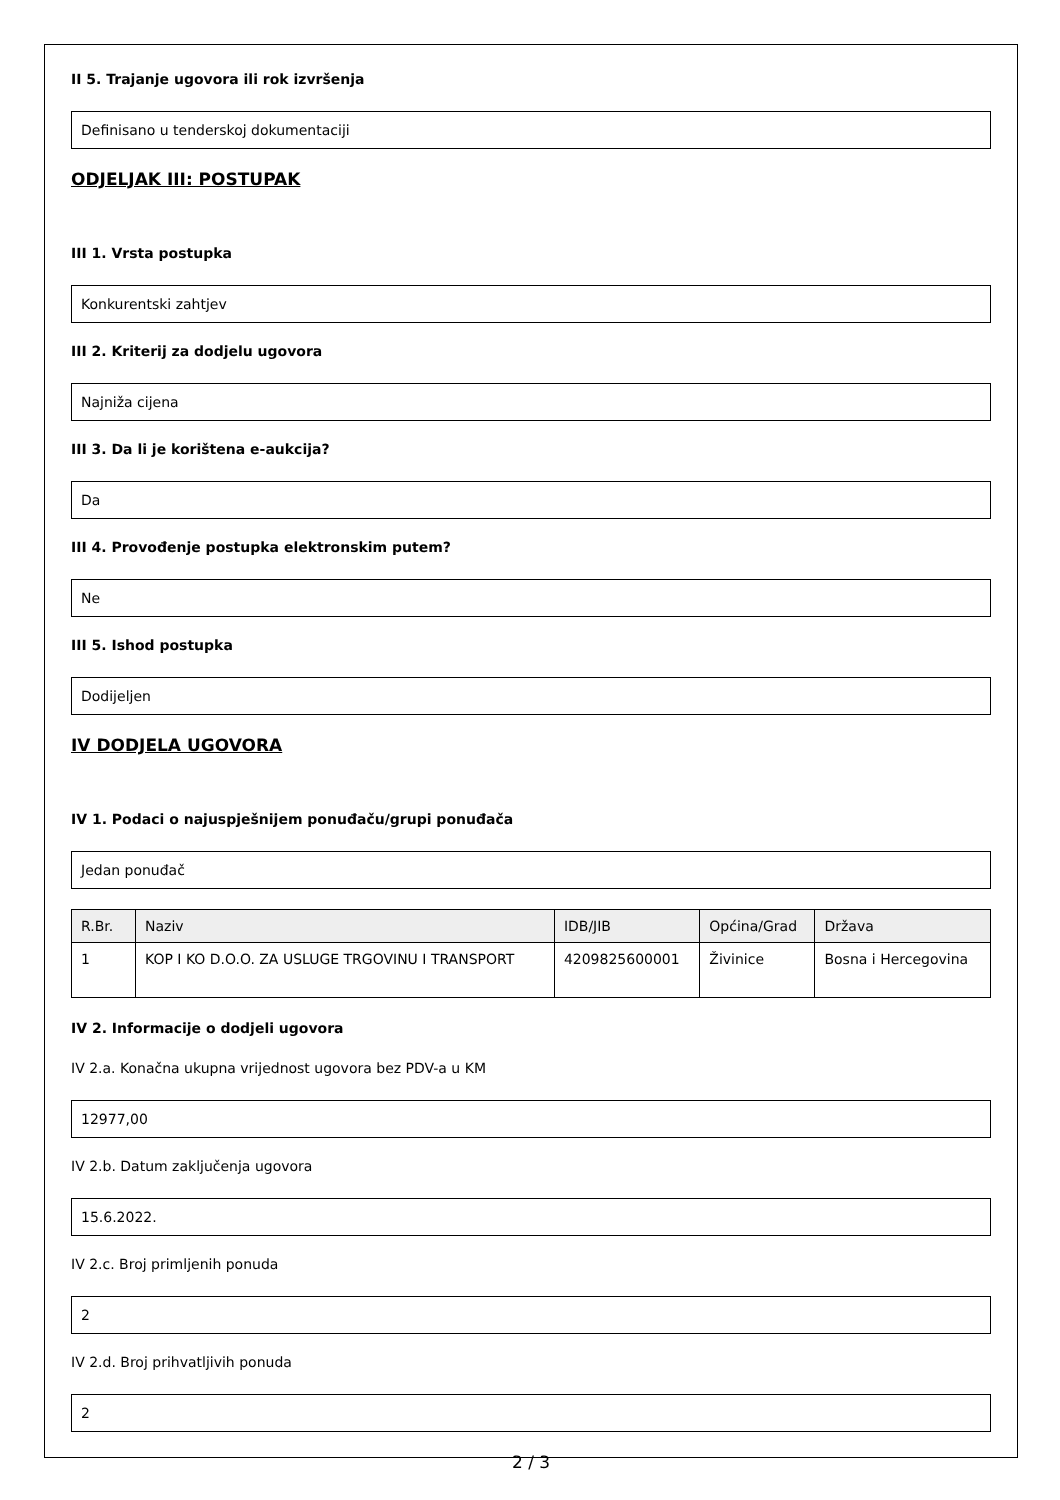II 5. Trajanje ugovora ili rok izvršenja
Definisano u tenderskoj dokumentaciji
ODJELJAK III: POSTUPAK
III 1. Vrsta postupka
Konkurentski zahtjev
III 2. Kriterij za dodjelu ugovora
Najniža cijena
III 3. Da li je korištena e-aukcija?
Da
III 4. Provođenje postupka elektronskim putem?
Ne
III 5. Ishod postupka
Dodijeljen
IV DODJELA UGOVORA
IV 1. Podaci o najuspješnijem ponuđaču/grupi ponuđača
Jedan ponuđač
| R.Br. | Naziv | IDB/JIB | Općina/Grad | Država |
| --- | --- | --- | --- | --- |
| 1 | KOP I KO D.O.O. ZA USLUGE TRGOVINU I TRANSPORT | 4209825600001 | Živinice | Bosna i Hercegovina |
IV 2. Informacije o dodjeli ugovora
IV 2.a. Konačna ukupna vrijednost ugovora bez PDV-a u KM
12977,00
IV 2.b. Datum zaključenja ugovora
15.6.2022.
IV 2.c. Broj primljenih ponuda
2
IV 2.d. Broj prihvatljivih ponuda
2
2 / 3